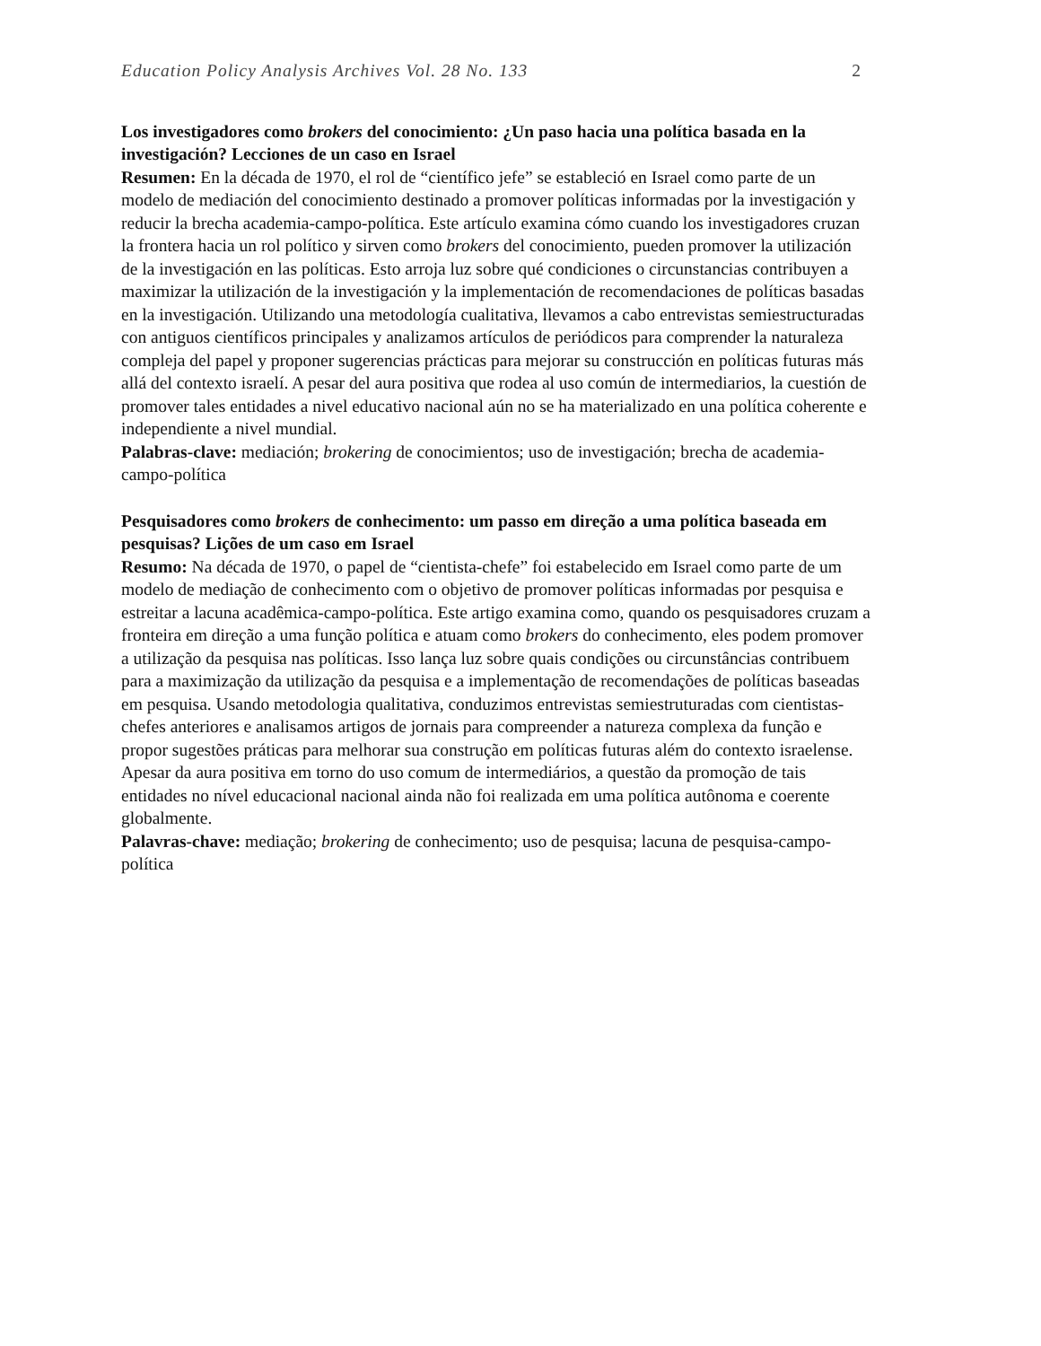Education Policy Analysis Archives Vol. 28 No. 133 2
Los investigadores como brokers del conocimiento: ¿Un paso hacia una política basada en la investigación? Lecciones de un caso en Israel
Resumen: En la década de 1970, el rol de “científico jefe” se estableció en Israel como parte de un modelo de mediación del conocimiento destinado a promover políticas informadas por la investigación y reducir la brecha academia-campo-política. Este artículo examina cómo cuando los investigadores cruzan la frontera hacia un rol político y sirven como brokers del conocimiento, pueden promover la utilización de la investigación en las políticas. Esto arroja luz sobre qué condiciones o circunstancias contribuyen a maximizar la utilización de la investigación y la implementación de recomendaciones de políticas basadas en la investigación. Utilizando una metodología cualitativa, llevamos a cabo entrevistas semiestructuradas con antiguos científicos principales y analizamos artículos de periódicos para comprender la naturaleza compleja del papel y proponer sugerencias prácticas para mejorar su construcción en políticas futuras más allá del contexto israelí. A pesar del aura positiva que rodea al uso común de intermediarios, la cuestión de promover tales entidades a nivel educativo nacional aún no se ha materializado en una política coherente e independiente a nivel mundial.
Palabras-clave: mediación; brokering de conocimientos; uso de investigación; brecha de academia-campo-política
Pesquisadores como brokers de conhecimento: um passo em direção a uma política baseada em pesquisas? Lições de um caso em Israel
Resumo: Na década de 1970, o papel de “cientista-chefe” foi estabelecido em Israel como parte de um modelo de mediação de conhecimento com o objetivo de promover políticas informadas por pesquisa e estreitar a lacuna acadêmica-campo-política. Este artigo examina como, quando os pesquisadores cruzam a fronteira em direção a uma função política e atuam como brokers do conhecimento, eles podem promover a utilização da pesquisa nas políticas. Isso lança luz sobre quais condições ou circunstâncias contribuem para a maximização da utilização da pesquisa e a implementação de recomendações de políticas baseadas em pesquisa. Usando metodologia qualitativa, conduzimos entrevistas semiestruturadas com cientistas-chefes anteriores e analisamos artigos de jornais para compreender a natureza complexa da função e propor sugestões práticas para melhorar sua construção em políticas futuras além do contexto israelense. Apesar da aura positiva em torno do uso comum de intermediários, a questão da promoção de tais entidades no nível educacional nacional ainda não foi realizada em uma política autônoma e coerente globalmente.
Palavras-chave: mediação; brokering de conhecimento; uso de pesquisa; lacuna de pesquisa-campo-política